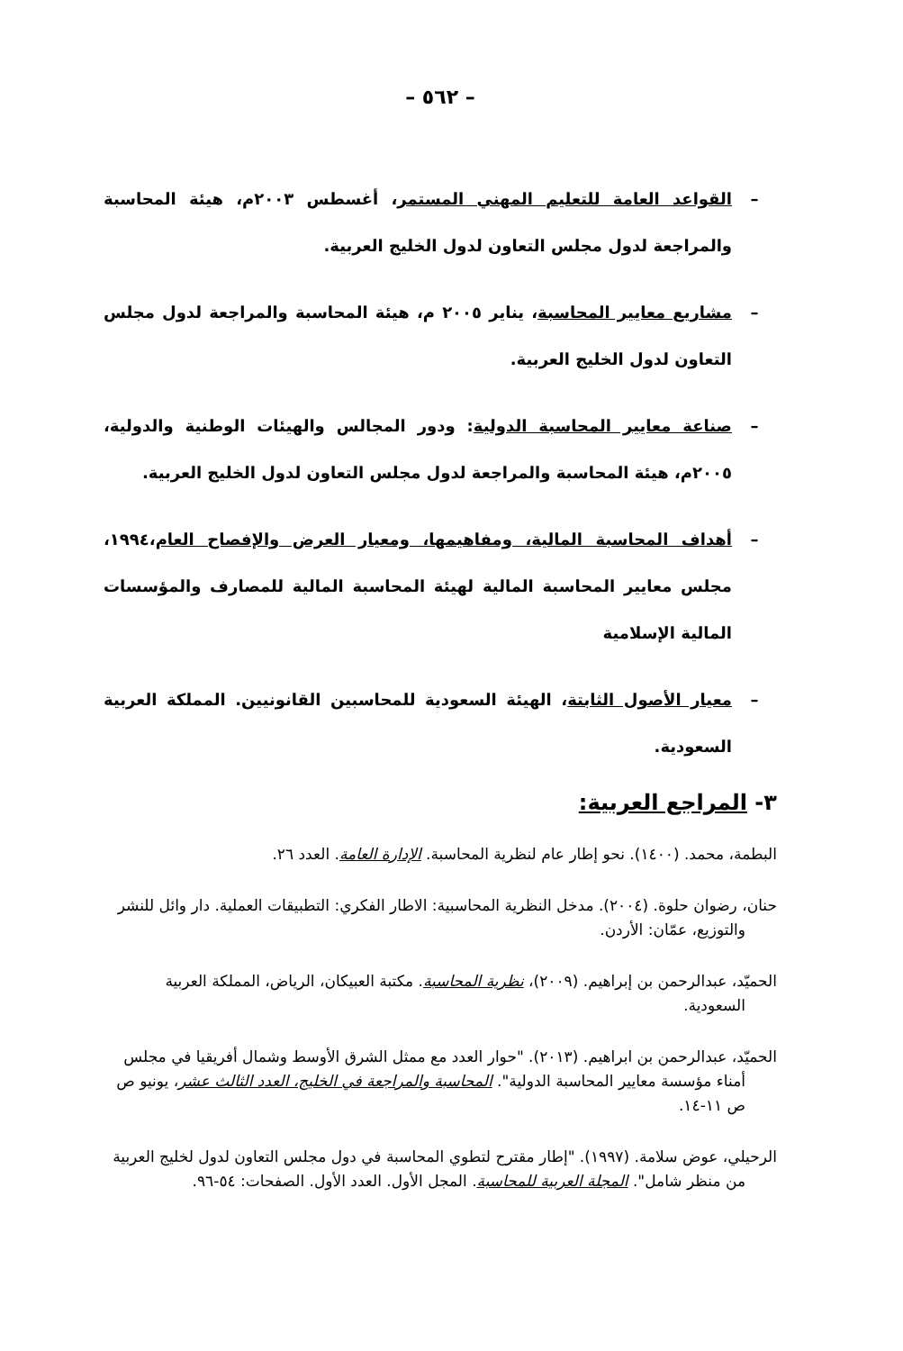– ٥٦٢ –
– القواعد العامة للتعليم المهني المستمر، أغسطس ٢٠٠٣م، هيئة المحاسبة والمراجعة لدول مجلس التعاون لدول الخليج العربية.
– مشاريع معايير المحاسبة، يناير ٢٠٠٥ م، هيئة المحاسبة والمراجعة لدول مجلس التعاون لدول الخليج العربية.
– صناعة معايير المحاسبة الدولية: ودور المجالس والهيئات الوطنية والدولية، ٢٠٠٥م، هيئة المحاسبة والمراجعة لدول مجلس التعاون لدول الخليج العربية.
– أهداف المحاسبة المالية، ومفاهيمها، ومعيار العرض والإفصاح العام،١٩٩٤، مجلس معايير المحاسبة المالية لهيئة المحاسبة المالية للمصارف والمؤسسات المالية الإسلامية
– معيار الأصول الثابتة، الهيئة السعودية للمحاسبين القانونيين. المملكة العربية السعودية.
٣- المراجع العربية:
البطمة، محمد. (١٤٠٠). نحو إطار عام لنظرية المحاسبة. الإدارة العامة. العدد ٢٦.
حنان، رضوان حلوة. (٢٠٠٤). مدخل النظرية المحاسبية: الاطار الفكري: التطبيقات العملية. دار وائل للنشر والتوزيع، عمّان: الأردن.
الحميّد، عبدالرحمن بن إبراهيم. (٢٠٠٩)، نظرية المحاسبة. مكتبة العبيكان، الرياض، المملكة العربية السعودية.
الحميّد، عبدالرحمن بن ابراهيم. (٢٠١٣). "حوار العدد مع ممثل الشرق الأوسط وشمال أفريقيا في مجلس أمناء مؤسسة معايير المحاسبة الدولية". المحاسبة والمراجعة في الخليج، العدد الثالث عشر، يونيو ص ص ١١-١٤.
الرحيلي، عوض سلامة. (١٩٩٧). "إطار مقترح لتطوي المحاسبة في دول مجلس التعاون لدول لخليج العربية من منظر شامل". المجلة العربية للمحاسبة. المجل الأول. العدد الأول. الصفحات: ٥٤-٩٦.